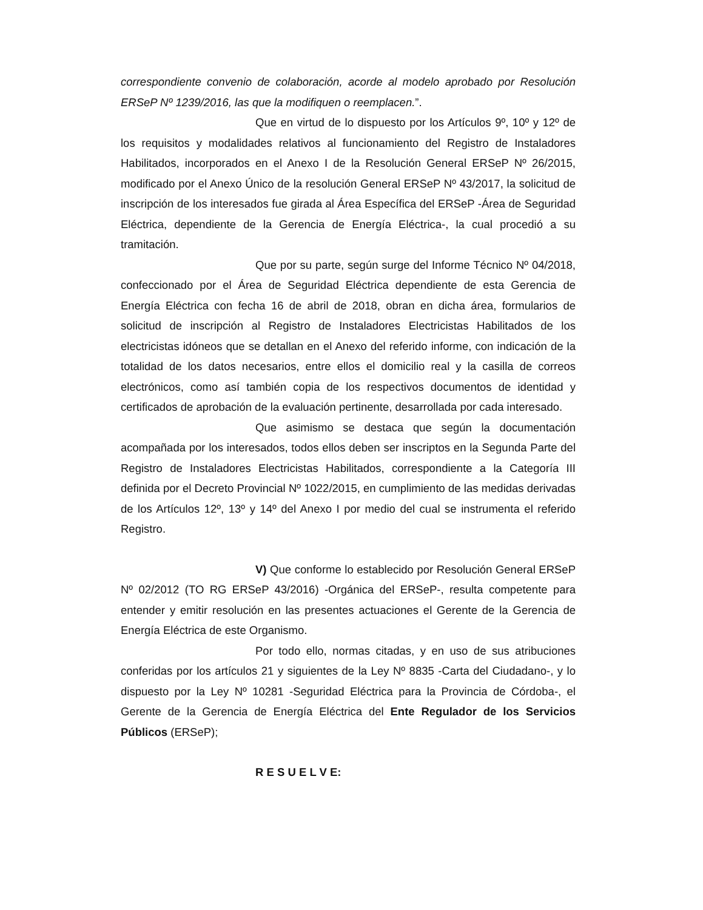correspondiente convenio de colaboración, acorde al modelo aprobado por Resolución ERSeP Nº 1239/2016, las que la modifiquen o reemplacen.”.
Que en virtud de lo dispuesto por los Artículos 9º, 10º y 12º de los requisitos y modalidades relativos al funcionamiento del Registro de Instaladores Habilitados, incorporados en el Anexo I de la Resolución General ERSeP Nº 26/2015, modificado por el Anexo Único de la resolución General ERSeP Nº 43/2017, la solicitud de inscripción de los interesados fue girada al Área Específica del ERSeP -Área de Seguridad Eléctrica, dependiente de la Gerencia de Energía Eléctrica-, la cual procedió a su tramitación.
Que por su parte, según surge del Informe Técnico Nº 04/2018, confeccionado por el Área de Seguridad Eléctrica dependiente de esta Gerencia de Energía Eléctrica con fecha 16 de abril de 2018, obran en dicha área, formularios de solicitud de inscripción al Registro de Instaladores Electricistas Habilitados de los electricistas idóneos que se detallan en el Anexo del referido informe, con indicación de la totalidad de los datos necesarios, entre ellos el domicilio real y la casilla de correos electrónicos, como así también copia de los respectivos documentos de identidad y certificados de aprobación de la evaluación pertinente, desarrollada por cada interesado.
Que asimismo se destaca que según la documentación acompañada por los interesados, todos ellos deben ser inscriptos en la Segunda Parte del Registro de Instaladores Electricistas Habilitados, correspondiente a la Categoría III definida por el Decreto Provincial Nº 1022/2015, en cumplimiento de las medidas derivadas de los Artículos 12º, 13º y 14º del Anexo I por medio del cual se instrumenta el referido Registro.
V) Que conforme lo establecido por Resolución General ERSeP Nº 02/2012 (TO RG ERSeP 43/2016) -Orgánica del ERSeP-, resulta competente para entender y emitir resolución en las presentes actuaciones el Gerente de la Gerencia de Energía Eléctrica de este Organismo.
Por todo ello, normas citadas, y en uso de sus atribuciones conferidas por los artículos 21 y siguientes de la Ley Nº 8835 -Carta del Ciudadano-, y lo dispuesto por la Ley Nº 10281 -Seguridad Eléctrica para la Provincia de Córdoba-, el Gerente de la Gerencia de Energía Eléctrica del Ente Regulador de los Servicios Públicos (ERSeP);
R E S U E L V E: